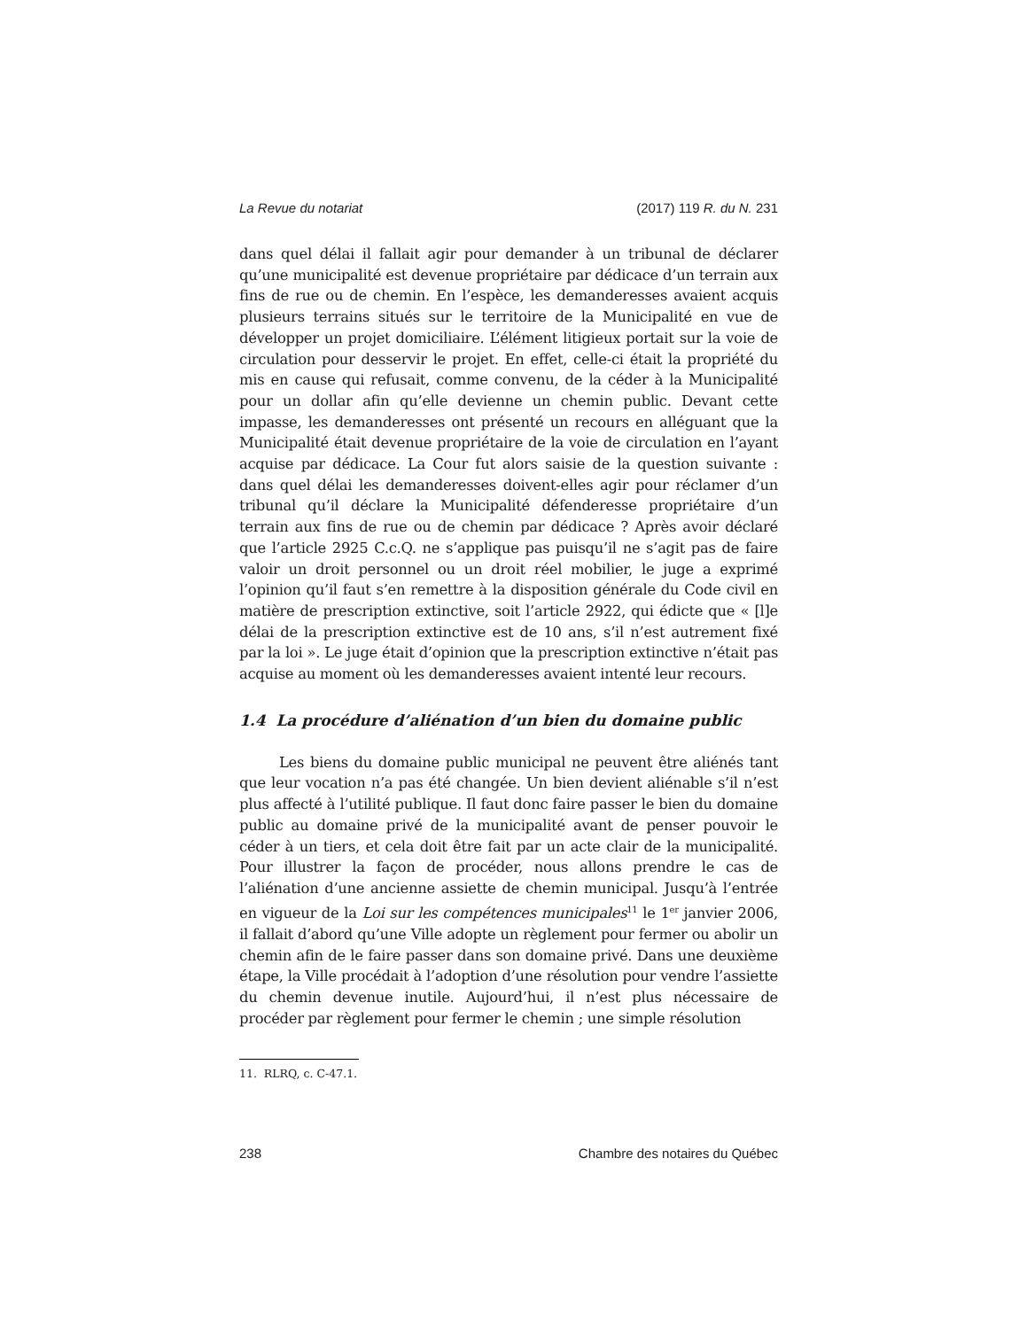La Revue du notariat (2017) 119 R. du N. 231
dans quel délai il fallait agir pour demander à un tribunal de déclarer qu’une municipalité est devenue propriétaire par dédicace d’un terrain aux fins de rue ou de chemin. En l’espèce, les demanderesses avaient acquis plusieurs terrains situés sur le territoire de la Municipalité en vue de développer un projet domiciliaire. L’élément litigieux portait sur la voie de circulation pour desservir le projet. En effet, celle-ci était la propriété du mis en cause qui refusait, comme convenu, de la céder à la Municipalité pour un dollar afin qu’elle devienne un chemin public. Devant cette impasse, les demanderesses ont présenté un recours en alléguant que la Municipalité était devenue propriétaire de la voie de circulation en l’ayant acquise par dédicace. La Cour fut alors saisie de la question suivante : dans quel délai les demanderesses doivent-elles agir pour réclamer d’un tribunal qu’il déclare la Municipalité défenderesse propriétaire d’un terrain aux fins de rue ou de chemin par dédicace ? Après avoir déclaré que l’article 2925 C.c.Q. ne s’applique pas puisqu’il ne s’agit pas de faire valoir un droit personnel ou un droit réel mobilier, le juge a exprimé l’opinion qu’il faut s’en remettre à la disposition générale du Code civil en matière de prescription extinctive, soit l’article 2922, qui édicte que « [l]e délai de la prescription extinctive est de 10 ans, s’il n’est autrement fixé par la loi ». Le juge était d’opinion que la prescription extinctive n’était pas acquise au moment où les demanderesses avaient intenté leur recours.
1.4 La procédure d’aliénation d’un bien du domaine public
Les biens du domaine public municipal ne peuvent être aliénés tant que leur vocation n’a pas été changée. Un bien devient aliénable s’il n’est plus affecté à l’utilité publique. Il faut donc faire passer le bien du domaine public au domaine privé de la municipalité avant de penser pouvoir le céder à un tiers, et cela doit être fait par un acte clair de la municipalité. Pour illustrer la façon de procéder, nous allons prendre le cas de l’aliénation d’une ancienne assiette de chemin municipal. Jusqu’à l’entrée en vigueur de la Loi sur les compétences municipales<sup>11</sup> le 1<sup>er</sup> janvier 2006, il fallait d’abord qu’une Ville adopte un règlement pour fermer ou abolir un chemin afin de le faire passer dans son domaine privé. Dans une deuxième étape, la Ville procédait à l’adoption d’une résolution pour vendre l’assiette du chemin devenue inutile. Aujourd’hui, il n’est plus nécessaire de procéder par règlement pour fermer le chemin ; une simple résolution
11. RLRQ, c. C-47.1.
238 Chambre des notaires du Québec